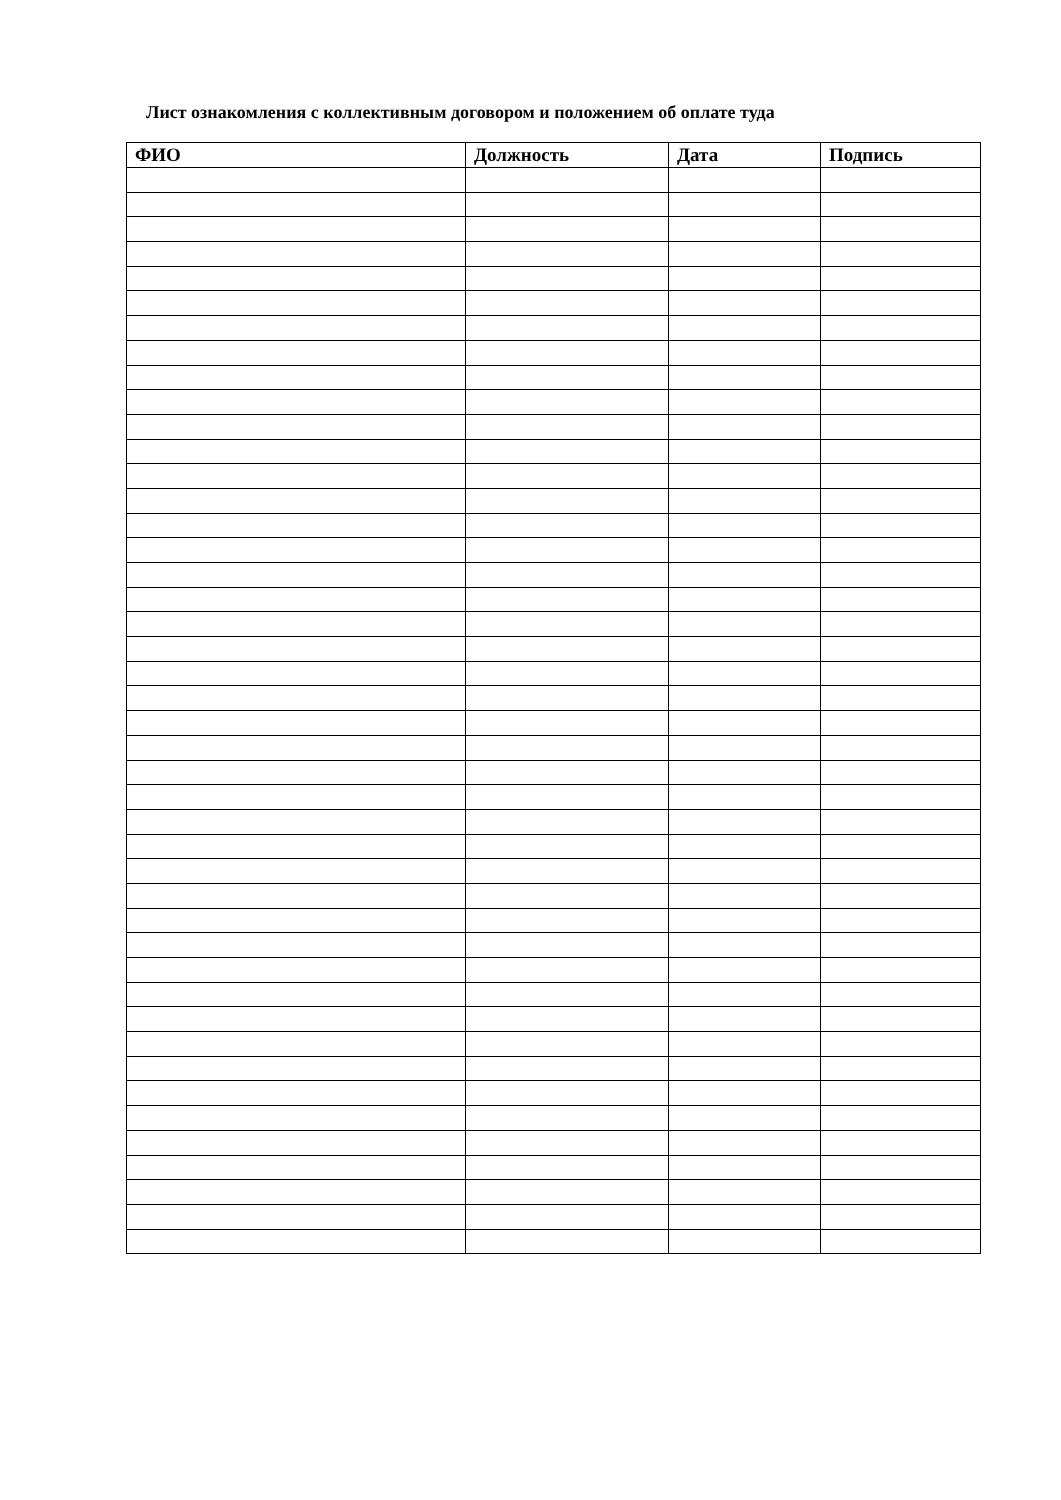Лист ознакомления с коллективным договором и положением об оплате туда
| ФИО | Должность | Дата | Подпись |
| --- | --- | --- | --- |